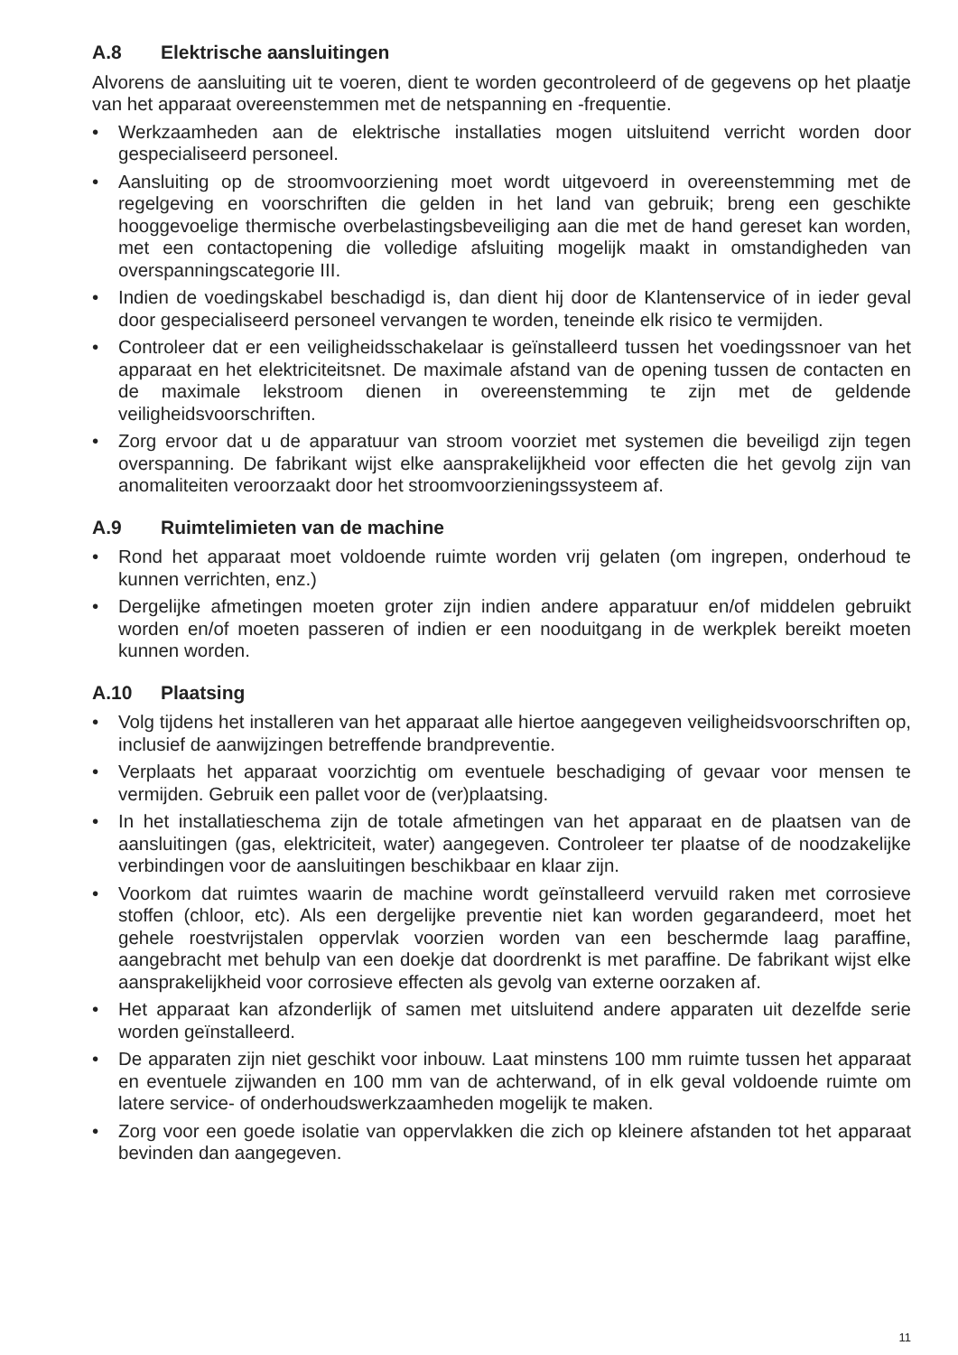A.8 Elektrische aansluitingen
Alvorens de aansluiting uit te voeren, dient te worden gecontroleerd of de gegevens op het plaatje van het apparaat overeenstemmen met de netspanning en -frequentie.
• Werkzaamheden aan de elektrische installaties mogen uitsluitend verricht worden door gespecialiseerd personeel.
• Aansluiting op de stroomvoorziening moet wordt uitgevoerd in overeenstemming met de regelgeving en voorschriften die gelden in het land van gebruik; breng een geschikte hooggevoelige thermische overbelastingsbeveiliging aan die met de hand gereset kan worden, met een contactopening die volledige afsluiting mogelijk maakt in omstandigheden van overspanningscategorie III.
• Indien de voedingskabel beschadigd is, dan dient hij door de Klantenservice of in ieder geval door gespecialiseerd personeel vervangen te worden, teneinde elk risico te vermijden.
• Controleer dat er een veiligheidsschakelaar is geïnstalleerd tussen het voedingssnoer van het apparaat en het elektriciteitsnet. De maximale afstand van de opening tussen de contacten en de maximale lekstroom dienen in overeenstemming te zijn met de geldende veiligheidsvoorschriften.
• Zorg ervoor dat u de apparatuur van stroom voorziet met systemen die beveiligd zijn tegen overspanning. De fabrikant wijst elke aansprakelijkheid voor effecten die het gevolg zijn van anomaliteiten veroorzaakt door het stroomvoorzieningssysteem af.
A.9 Ruimtelimieten van de machine
• Rond het apparaat moet voldoende ruimte worden vrij gelaten (om ingrepen, onderhoud te kunnen verrichten, enz.)
• Dergelijke afmetingen moeten groter zijn indien andere apparatuur en/of middelen gebruikt worden en/of moeten passeren of indien er een nooduitgang in de werkplek bereikt moeten kunnen worden.
A.10 Plaatsing
• Volg tijdens het installeren van het apparaat alle hiertoe aangegeven veiligheidsvoorschriften op, inclusief de aanwijzingen betreffende brandpreventie.
• Verplaats het apparaat voorzichtig om eventuele beschadiging of gevaar voor mensen te vermijden. Gebruik een pallet voor de (ver)plaatsing.
• In het installatieschema zijn de totale afmetingen van het apparaat en de plaatsen van de aansluitingen (gas, elektriciteit, water) aangegeven. Controleer ter plaatse of de noodzakelijke verbindingen voor de aansluitingen beschikbaar en klaar zijn.
• Voorkom dat ruimtes waarin de machine wordt geïnstalleerd vervuild raken met corrosieve stoffen (chloor, etc). Als een dergelijke preventie niet kan worden gegarandeerd, moet het gehele roestvrijstalen oppervlak voorzien worden van een beschermde laag paraffine, aangebracht met behulp van een doekje dat doordrenkt is met paraffine. De fabrikant wijst elke aansprakelijkheid voor corrosieve effecten als gevolg van externe oorzaken af.
• Het apparaat kan afzonderlijk of samen met uitsluitend andere apparaten uit dezelfde serie worden geïnstalleerd.
• De apparaten zijn niet geschikt voor inbouw. Laat minstens 100 mm ruimte tussen het apparaat en eventuele zijwanden en 100 mm van de achterwand, of in elk geval voldoende ruimte om latere service- of onderhoudswerkzaamheden mogelijk te maken.
• Zorg voor een goede isolatie van oppervlakken die zich op kleinere afstanden tot het apparaat bevinden dan aangegeven.
11